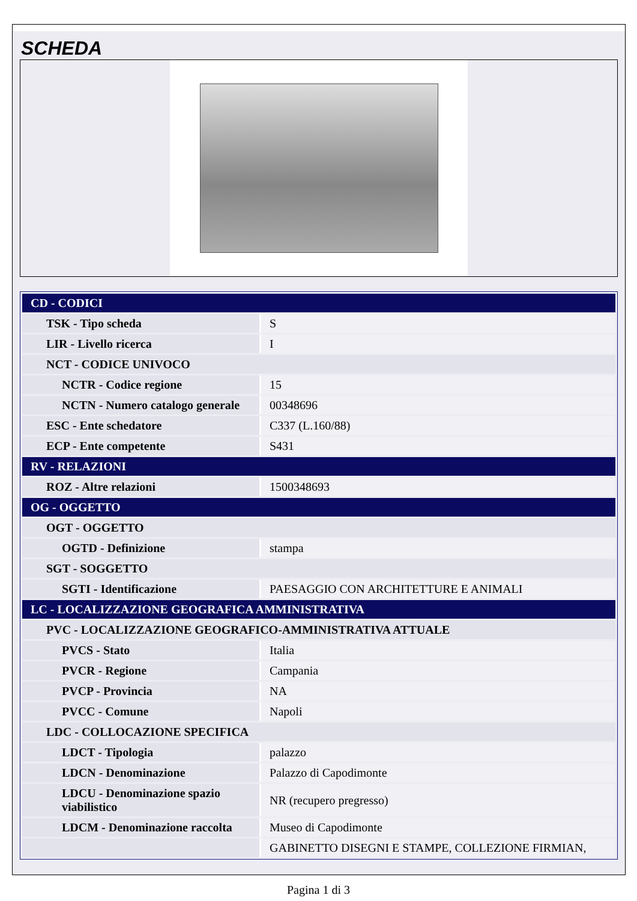SCHEDA
| CD - CODICI | |
| TSK - Tipo scheda | S |
| LIR - Livello ricerca | I |
| NCT - CODICE UNIVOCO | |
| NCTR - Codice regione | 15 |
| NCTN - Numero catalogo generale | 00348696 |
| ESC - Ente schedatore | C337 (L.160/88) |
| ECP - Ente competente | S431 |
| RV - RELAZIONI | |
| ROZ - Altre relazioni | 1500348693 |
| OG - OGGETTO | |
| OGT - OGGETTO | |
| OGTD - Definizione | stampa |
| SGT - SOGGETTO | |
| SGTI - Identificazione | PAESAGGIO CON ARCHITETTURE E ANIMALI |
| LC - LOCALIZZAZIONE GEOGRAFICA AMMINISTRATIVA | |
| PVC - LOCALIZZAZIONE GEOGRAFICO-AMMINISTRATIVA ATTUALE | |
| PVCS - Stato | Italia |
| PVCR - Regione | Campania |
| PVCP - Provincia | NA |
| PVCC - Comune | Napoli |
| LDC - COLLOCAZIONE SPECIFICA | |
| LDCT - Tipologia | palazzo |
| LDCN - Denominazione | Palazzo di Capodimonte |
| LDCU - Denominazione spazio viabilistico | NR (recupero pregresso) |
| LDCM - Denominazione raccolta | Museo di Capodimonte |
| | GABINETTO DISEGNI E STAMPE, COLLEZIONE FIRMIAN, |
Pagina 1 di 3